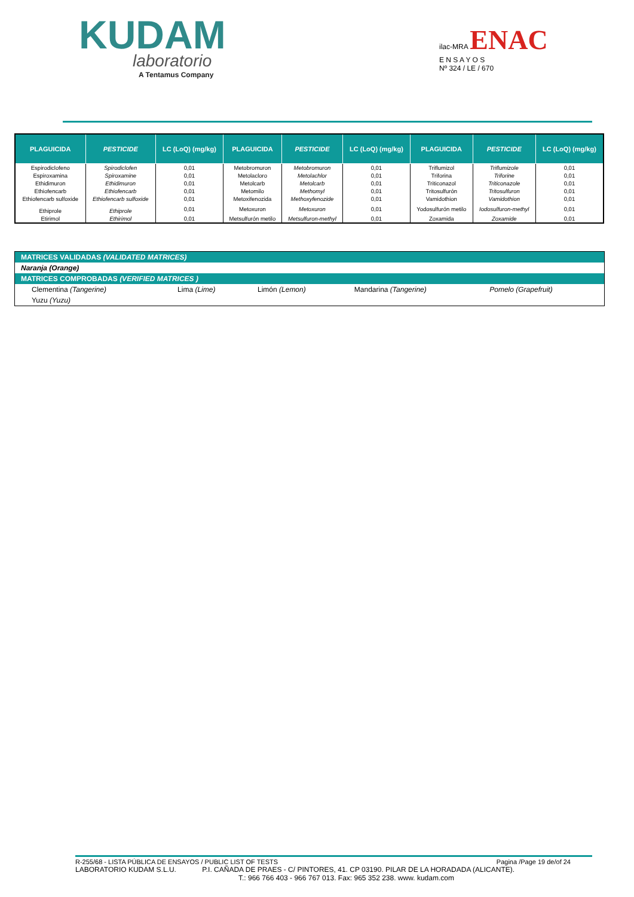KUDAM
laboratorio
A Tentamus Company
ilac-MRA ENAC
E N S A Y O S
Nº 324 / LE / 670
| PLAGUICIDA | PESTICIDE | LC (LoQ) (mg/kg) | PLAGUICIDA | PESTICIDE | LC (LoQ) (mg/kg) | PLAGUICIDA | PESTICIDE | LC (LoQ) (mg/kg) |
| --- | --- | --- | --- | --- | --- | --- | --- | --- |
| Espirodiclofeno | Spirodiclofen | 0,01 | Metobromuron | Metobromuron | 0,01 | Triflumizol | Triflumizole | 0,01 |
| Espiroxamina | Spiroxamine | 0,01 | Metolacloro | Metolachlor | 0,01 | Triforina | Triforine | 0,01 |
| Ethidimuron | Ethidimuron | 0,01 | Metolcarb | Metolcarb | 0,01 | Triticonazol | Triticonazole | 0,01 |
| Ethiofencarb | Ethiofencarb | 0,01 | Metomilo | Methomyl | 0,01 | Tritosulfurón | Tritosulfuron | 0,01 |
| Ethiofencarb sulfoxide | Ethiofencarb sulfoxide | 0,01 | Metoxifenozida | Methoxyfenozide | 0,01 | Vamidothion | Vamidothion | 0,01 |
| Ethiprole | Ethiprole | 0,01 | Metoxuron | Metoxuron | 0,01 | Yodosulfurón metilo | Iodosulfuron-methyl | 0,01 |
| Etirimol | Ethirimol | 0,01 | Metsulfurón metilo | Metsulfuron-methyl | 0,01 | Zoxamida | Zoxamide | 0,01 |
| MATRICES VALIDADAS (VALIDATED MATRICES) | | | | |
| Naranja (Orange) | | | | |
| MATRICES COMPROBADAS (VERIFIED MATRICES ) | | | | |
| Clementina (Tangerine) | Lima (Lime) | Limón (Lemon) | Mandarina (Tangerine) | Pomelo (Grapefruit) |
| Yuzu (Yuzu) | | | | |
R-255/68 - LISTA PÚBLICA DE ENSAYOS / PUBLIC LIST OF TESTS Pagina /Page 19 de/of 24
LABORATORIO KUDAM S.L.U. P.I. CAÑADA DE PRAES - C/ PINTORES, 41. CP 03190. PILAR DE LA HORADADA (ALICANTE).
T.: 966 766 403 - 966 767 013. Fax: 965 352 238. www. kudam.com